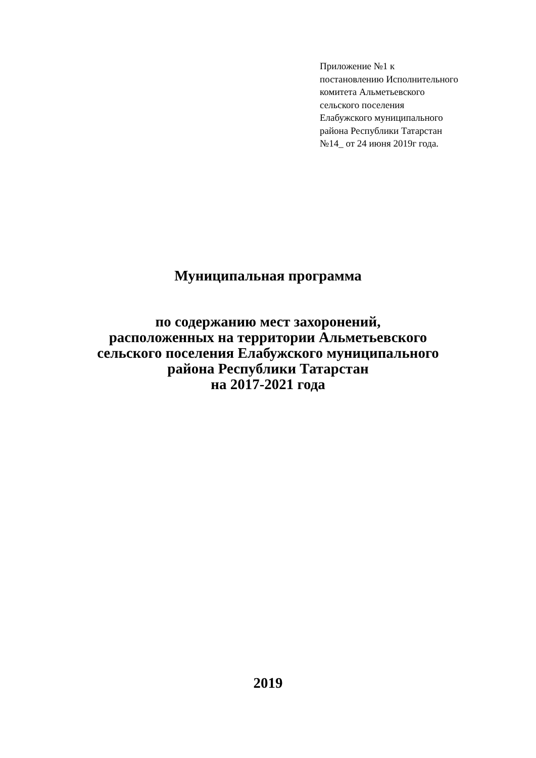Приложение №1 к
постановлению Исполнительного
комитета Альметьевского
сельского поселения
Елабужского муниципального
района Республики Татарстан
№14_ от 24 июня 2019г года.
Муниципальная программа
по содержанию мест захоронений,
расположенных на территории Альметьевского
сельского поселения Елабужского муниципального
района Республики Татарстан
на 2017-2021 года
2019